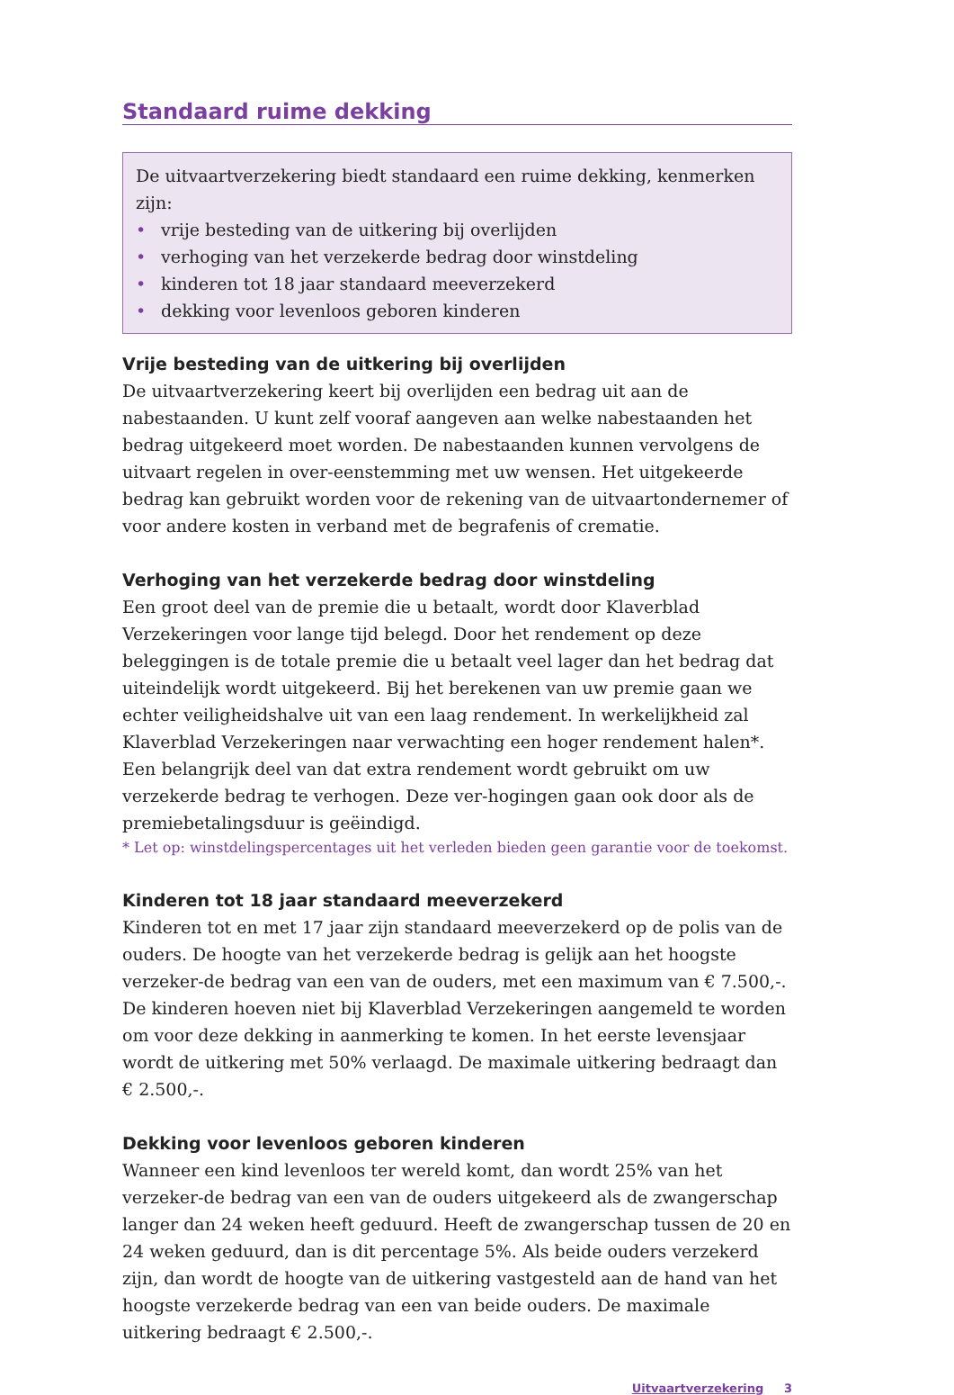Standaard ruime dekking
De uitvaartverzekering biedt standaard een ruime dekking, kenmerken zijn:
• vrije besteding van de uitkering bij overlijden
• verhoging van het verzekerde bedrag door winstdeling
• kinderen tot 18 jaar standaard meeverzekerd
• dekking voor levenloos geboren kinderen
Vrije besteding van de uitkering bij overlijden
De uitvaartverzekering keert bij overlijden een bedrag uit aan de nabestaanden. U kunt zelf vooraf aangeven aan welke nabestaanden het bedrag uitgekeerd moet worden. De nabestaanden kunnen vervolgens de uitvaart regelen in over-eenstemming met uw wensen. Het uitgekeerde bedrag kan gebruikt worden voor de rekening van de uitvaartondernemer of voor andere kosten in verband met de begrafenis of crematie.
Verhoging van het verzekerde bedrag door winstdeling
Een groot deel van de premie die u betaalt, wordt door Klaverblad Verzekeringen voor lange tijd belegd. Door het rendement op deze beleggingen is de totale premie die u betaalt veel lager dan het bedrag dat uiteindelijk wordt uitgekeerd. Bij het berekenen van uw premie gaan we echter veiligheidshalve uit van een laag rendement. In werkelijkheid zal Klaverblad Verzekeringen naar verwachting een hoger rendement halen*. Een belangrijk deel van dat extra rendement wordt gebruikt om uw verzekerde bedrag te verhogen. Deze ver-hogingen gaan ook door als de premiebetalingsduur is geëindigd.
* Let op: winstdelingspercentages uit het verleden bieden geen garantie voor de toekomst.
Kinderen tot 18 jaar standaard meeverzekerd
Kinderen tot en met 17 jaar zijn standaard meeverzekerd op de polis van de ouders. De hoogte van het verzekerde bedrag is gelijk aan het hoogste verzeker-de bedrag van een van de ouders, met een maximum van € 7.500,-. De kinderen hoeven niet bij Klaverblad Verzekeringen aangemeld te worden om voor deze dekking in aanmerking te komen. In het eerste levensjaar wordt de uitkering met 50% verlaagd. De maximale uitkering bedraagt dan € 2.500,-.
Dekking voor levenloos geboren kinderen
Wanneer een kind levenloos ter wereld komt, dan wordt 25% van het verzeker-de bedrag van een van de ouders uitgekeerd als de zwangerschap langer dan 24 weken heeft geduurd. Heeft de zwangerschap tussen de 20 en 24 weken geduurd, dan is dit percentage 5%. Als beide ouders verzekerd zijn, dan wordt de hoogte van de uitkering vastgesteld aan de hand van het hoogste verzekerde bedrag van een van beide ouders. De maximale uitkering bedraagt € 2.500,-.
Uitvaartverzekering 3